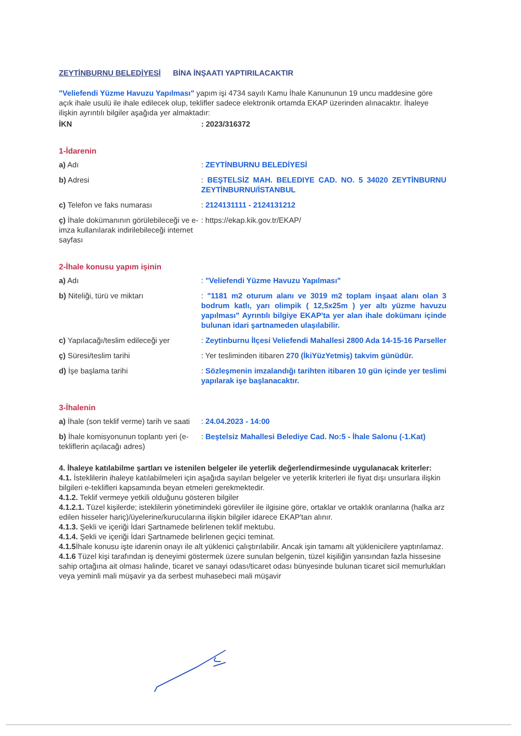ZEYTİNBURNU BELEDİYESİ BİNA İNŞAATI YAPTIRILACAKTIR
"Veliefendi Yüzme Havuzu Yapılması" yapım işi 4734 sayılı Kamu İhale Kanununun 19 uncu maddesine göre açık ihale usulü ile ihale edilecek olup, teklifler sadece elektronik ortamda EKAP üzerinden alınacaktır. İhaleye ilişkin ayrıntılı bilgiler aşağıda yer almaktadır:
| İKN | : 2023/316372 |
1-İdarenin
| a) Adı | : ZEYTİNBURNU BELEDİYESİ |
| b) Adresi | : BEŞTELSİZ MAH. BELEDIYE CAD. NO. 5 34020 ZEYTİNBURNU ZEYTİNBURNU/İSTANBUL |
| c) Telefon ve faks numarası | : 2124131111 - 2124131212 |
| ç) İhale dokümanının görülebileceği ve e-imza kullanılarak indirilebileceği internet sayfası | : https://ekap.kik.gov.tr/EKAP/ |
2-İhale konusu yapım işinin
| a) Adı | : "Veliefendi Yüzme Havuzu Yapılması" |
| b) Niteliği, türü ve miktarı | : "1181 m2 oturum alanı ve 3019 m2 toplam inşaat alanı olan 3 bodrum katlı, yarı olimpik ( 12,5x25m ) yer altı yüzme havuzu yapılması" Ayrıntılı bilgiye EKAP'ta yer alan ihale dokümanı içinde bulunan idari şartnameden ulaşılabilir. |
| c) Yapılacağı/teslim edileceği yer | : Zeytinburnu İlçesi Veliefendi Mahallesi 2800 Ada 14-15-16 Parseller |
| ç) Süresi/teslim tarihi | : Yer tesliminden itibaren 270 (İkiYüzYetmiş) takvim günüdür. |
| d) İşe başlama tarihi | : Sözleşmenin imzalandığı tarihten itibaren 10 gün içinde yer teslimi yapılarak işe başlanacaktır. |
3-İhalenin
| a) İhale (son teklif verme) tarih ve saati | : 24.04.2023 - 14:00 |
| b) İhale komisyonunun toplantı yeri (e-tekliflerin açılacağı adres) | : Beştelsiz Mahallesi Belediye Cad. No:5 - İhale Salonu (-1.Kat) |
4. İhaleye katılabilme şartları ve istenilen belgeler ile yeterlik değerlendirmesinde uygulanacak kriterler:
4.1. İsteklilerin ihaleye katılabilmeleri için aşağıda sayılan belgeler ve yeterlik kriterleri ile fiyat dışı unsurlara ilişkin bilgileri e-teklifleri kapsamında beyan etmeleri gerekmektedir.
4.1.2. Teklif vermeye yetkili olduğunu gösteren bilgiler
4.1.2.1. Tüzel kişilerde; isteklilerin yönetimindeki görevliler ile ilgisine göre, ortaklar ve ortaklık oranlarına (halka arz edilen hisseler hariç)/üyelerine/kurucularına ilişkin bilgiler idarece EKAP'tan alınır.
4.1.3. Şekli ve içeriği İdari Şartnamede belirlenen teklif mektubu.
4.1.4. Şekli ve içeriği İdari Şartnamede belirlenen geçici teminat.
4.1.5 İhale konusu işte idarenin onayı ile alt yüklenici çalıştırılabilir. Ancak işin tamamı alt yüklenicilere yaptırılamaz.
4.1.6 Tüzel kişi tarafından iş deneyimi göstermek üzere sunulan belgenin, tüzel kişiliğin yarısından fazla hissesine sahip ortağına ait olması halinde, ticaret ve sanayi odası/ticaret odası bünyesinde bulunan ticaret sicil memurlukları veya yeminli mali müşavir ya da serbest muhasebeci mali müşavir